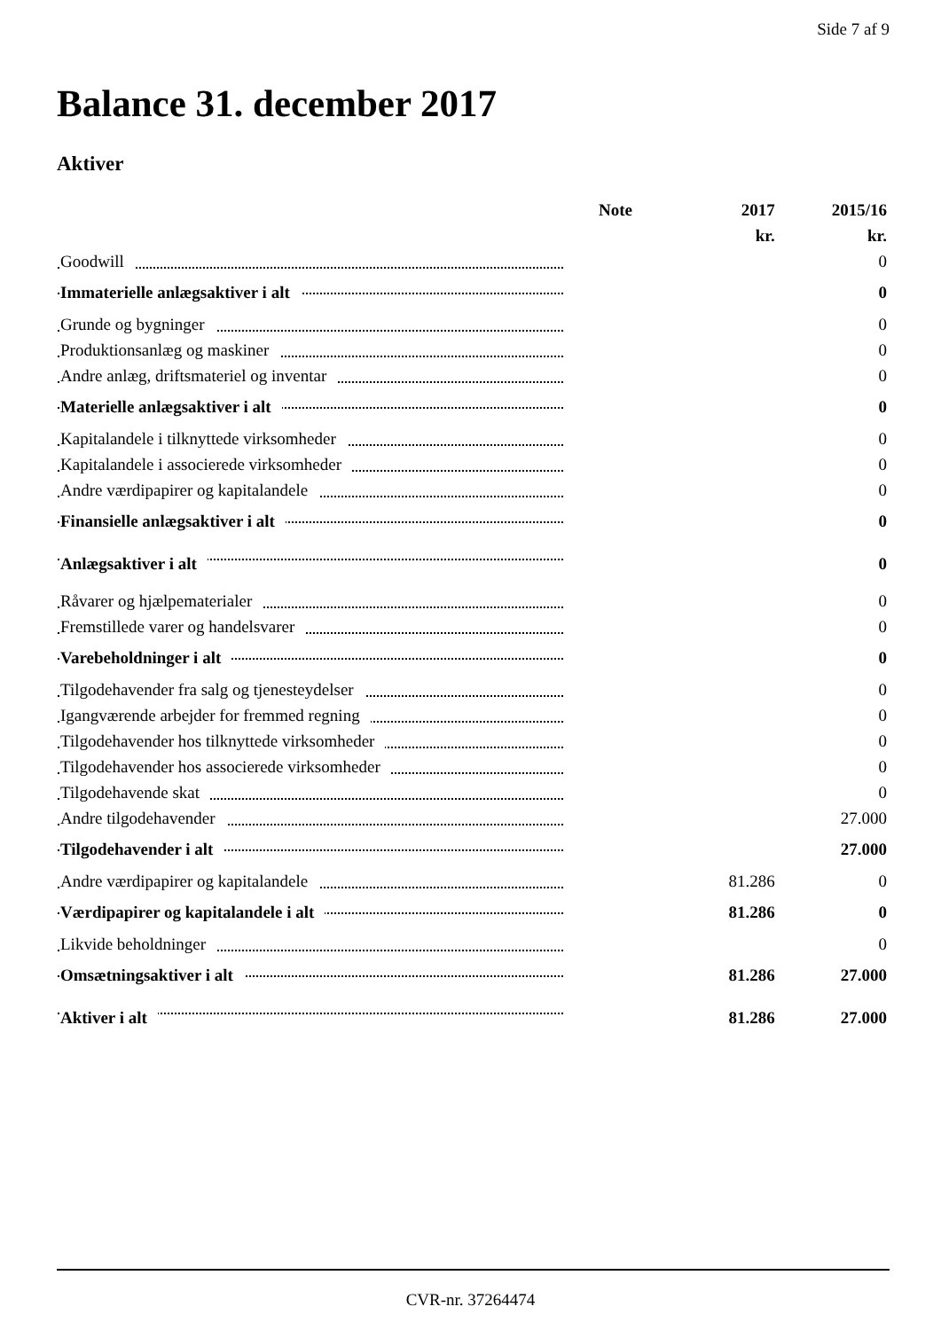Side 7 af 9
Balance 31. december 2017
Aktiver
| | Note | 2017 | 2015/16 |
| --- | --- | --- | --- |
| | | kr. | kr. |
| Goodwill | | | 0 |
| Immaterielle anlægsaktiver i alt | | | 0 |
| Grunde og bygninger | | | 0 |
| Produktionsanlæg og maskiner | | | 0 |
| Andre anlæg, driftsmateriel og inventar | | | 0 |
| Materielle anlægsaktiver i alt | | | 0 |
| Kapitalandele i tilknyttede virksomheder | | | 0 |
| Kapitalandele i associerede virksomheder | | | 0 |
| Andre værdipapirer og kapitalandele | | | 0 |
| Finansielle anlægsaktiver i alt | | | 0 |
| Anlægsaktiver i alt | | | 0 |
| Råvarer og hjælpematerialer | | | 0 |
| Fremstillede varer og handelsvarer | | | 0 |
| Varebeholdninger i alt | | | 0 |
| Tilgodehavender fra salg og tjenesteydelser | | | 0 |
| Igangværende arbejder for fremmed regning | | | 0 |
| Tilgodehavender hos tilknyttede virksomheder | | | 0 |
| Tilgodehavender hos associerede virksomheder | | | 0 |
| Tilgodehavende skat | | | 0 |
| Andre tilgodehavender | | | 27.000 |
| Tilgodehavender i alt | | | 27.000 |
| Andre værdipapirer og kapitalandele | | 81.286 | 0 |
| Værdipapirer og kapitalandele i alt | | 81.286 | 0 |
| Likvide beholdninger | | | 0 |
| Omsætningsaktiver i alt | | 81.286 | 27.000 |
| Aktiver i alt | | 81.286 | 27.000 |
CVR-nr. 37264474